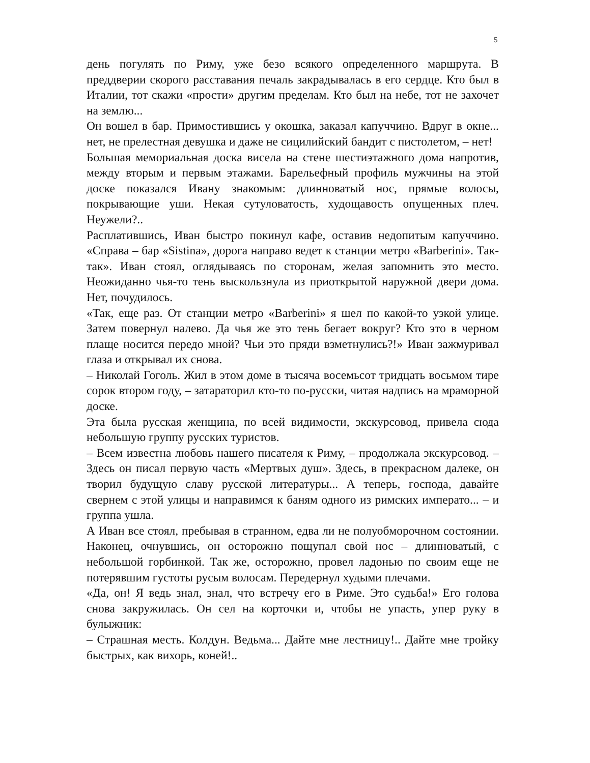5
день погулять по Риму, уже безо всякого определенного маршрута. В преддверии скорого расставания печаль закрадывалась в его сердце. Кто был в Италии, тот скажи «прости» другим пределам. Кто был на небе, тот не захочет на землю...
Он вошел в бар. Примостившись у окошка, заказал капуччино. Вдруг в окне... нет, не прелестная девушка и даже не сицилийский бандит с пистолетом, – нет!
Большая мемориальная доска висела на стене шестиэтажного дома напротив, между вторым и первым этажами. Барельефный профиль мужчины на этой доске показался Ивану знакомым: длинноватый нос, прямые волосы, покрывающие уши. Некая сутуловатость, худощавость опущенных плеч. Неужели?..
Расплатившись, Иван быстро покинул кафе, оставив недопитым капуччино. «Справа – бар «Sistina», дорога направо ведет к станции метро «Barberini». Так-так». Иван стоял, оглядываясь по сторонам, желая запомнить это место. Неожиданно чья-то тень выскользнула из приоткрытой наружной двери дома. Нет, почудилось.
«Так, еще раз. От станции метро «Barberini» я шел по какой-то узкой улице. Затем повернул налево. Да чья же это тень бегает вокруг? Кто это в черном плаще носится передо мной? Чьи это пряди взметнулись?!» Иван зажмуривал глаза и открывал их снова.
– Николай Гоголь. Жил в этом доме в тысяча восемьсот тридцать восьмом тире сорок втором году, – затараторил кто-то по-русски, читая надпись на мраморной доске.
Эта была русская женщина, по всей видимости, экскурсовод, привела сюда небольшую группу русских туристов.
– Всем известна любовь нашего писателя к Риму, – продолжала экскурсовод. – Здесь он писал первую часть «Мертвых душ». Здесь, в прекрасном далеке, он творил будущую славу русской литературы... А теперь, господа, давайте свернем с этой улицы и направимся к баням одного из римских императо... – и группа ушла.
А Иван все стоял, пребывая в странном, едва ли не полуобморочном состоянии. Наконец, очнувшись, он осторожно пощупал свой нос – длинноватый, с небольшой горбинкой. Так же, осторожно, провел ладонью по своим еще не потерявшим густоты русым волосам. Передернул худыми плечами.
«Да, он! Я ведь знал, знал, что встречу его в Риме. Это судьба!» Его голова снова закружилась. Он сел на корточки и, чтобы не упасть, упер руку в булыжник:
– Страшная месть. Колдун. Ведьма... Дайте мне лестницу!.. Дайте мне тройку быстрых, как вихорь, коней!..